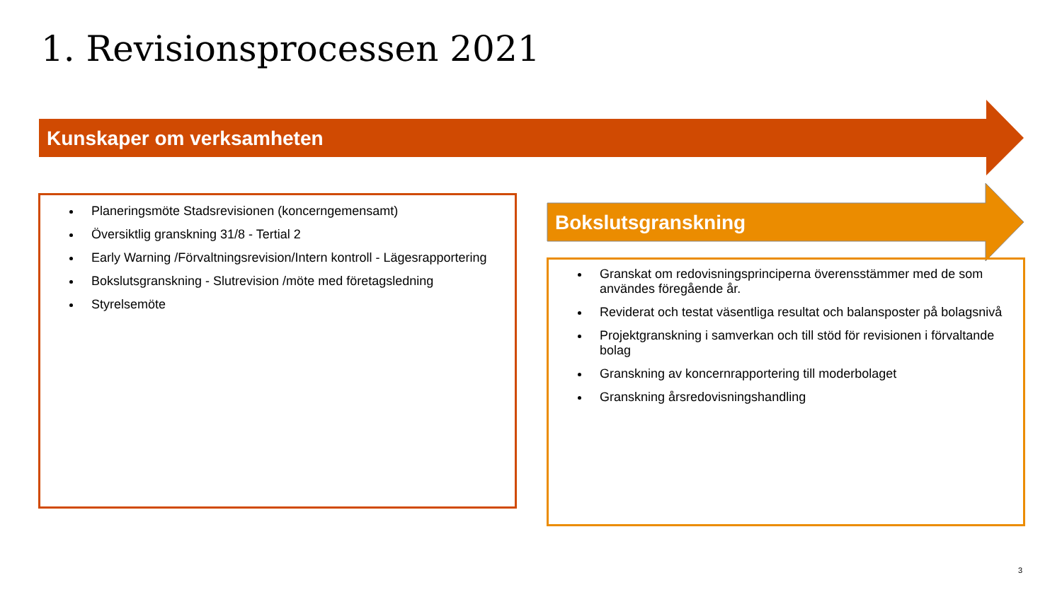1. Revisionsprocessen 2021
Kunskaper om verksamheten
Bokslutsgranskning
Planeringsmöte Stadsrevisionen (koncerngemensamt)
Översiktlig granskning 31/8 - Tertial 2
Early Warning /Förvaltningsrevision/Intern kontroll - Lägesrapportering
Bokslutsgranskning - Slutrevision /möte med företagsledning
Styrelsemöte
Granskat om redovisningsprinciperna överensstämmer med de som användes föregående år.
Reviderat och testat väsentliga resultat och balansposter på bolagsnivå
Projektgranskning i samverkan och till stöd för revisionen i förvaltande bolag
Granskning av koncernrapportering till moderbolaget
Granskning årsredovisningshandling
3